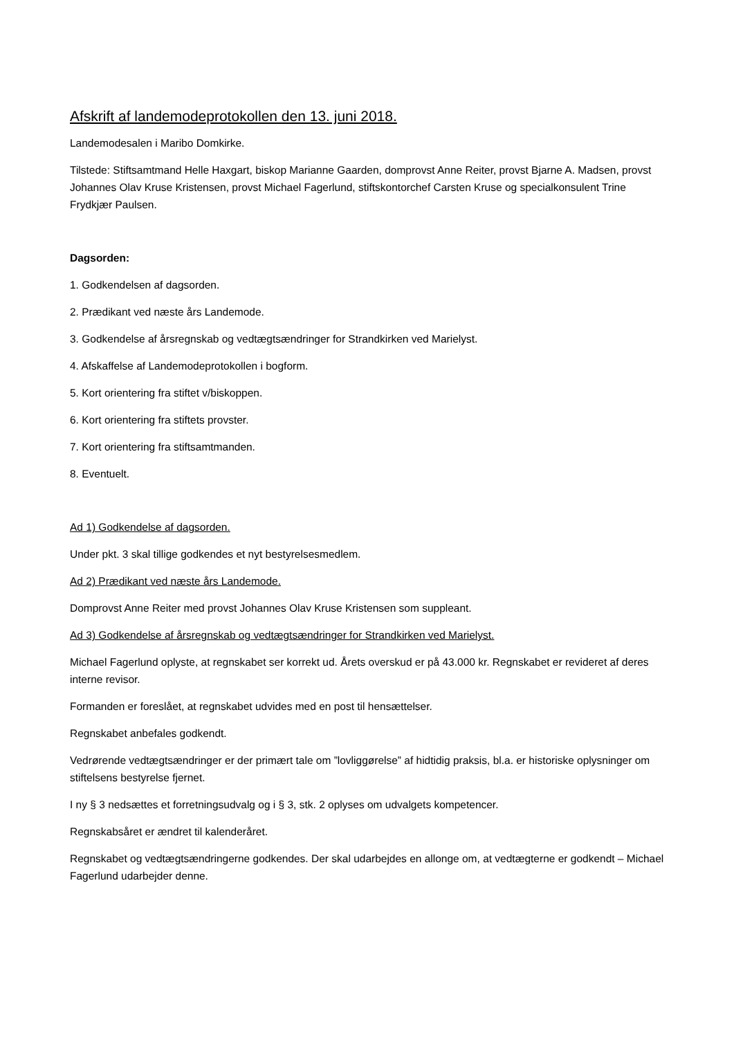Afskrift af landemodeprotokollen den 13. juni 2018.
Landemodesalen i Maribo Domkirke.
Tilstede: Stiftsamtmand Helle Haxgart, biskop Marianne Gaarden, domprovst Anne Reiter, provst Bjarne A. Madsen, provst Johannes Olav Kruse Kristensen, provst Michael Fagerlund, stiftskontorchef Carsten Kruse og specialkonsulent Trine Frydkjær Paulsen.
Dagsorden:
1. Godkendelsen af dagsorden.
2. Prædikant ved næste års Landemode.
3. Godkendelse af årsregnskab og vedtægtsændringer for Strandkirken ved Marielyst.
4. Afskaffelse af Landemodeprotokollen i bogform.
5. Kort orientering fra stiftet v/biskoppen.
6. Kort orientering fra stiftets provster.
7. Kort orientering fra stiftsamtmanden.
8. Eventuelt.
Ad 1) Godkendelse af dagsorden.
Under pkt. 3 skal tillige godkendes et nyt bestyrelsesmedlem.
Ad 2) Prædikant ved næste års Landemode.
Domprovst Anne Reiter med provst Johannes Olav Kruse Kristensen som suppleant.
Ad 3) Godkendelse af årsregnskab og vedtægtsændringer for Strandkirken ved Marielyst.
Michael Fagerlund oplyste, at regnskabet ser korrekt ud. Årets overskud er på 43.000 kr. Regnskabet er revideret af deres interne revisor.
Formanden er foreslået, at regnskabet udvides med en post til hensættelser.
Regnskabet anbefales godkendt.
Vedrørende vedtægtsændringer er der primært tale om ”lovliggørelse” af hidtidig praksis, bl.a. er historiske oplysninger om stiftelsens bestyrelse fjernet.
I ny § 3 nedsættes et forretningsudvalg og i § 3, stk. 2 oplyses om udvalgets kompetencer.
Regnskabsåret er ændret til kalenderåret.
Regnskabet og vedtægtsændringerne godkendes. Der skal udarbejdes en allonge om, at vedtægterne er godkendt – Michael Fagerlund udarbejder denne.